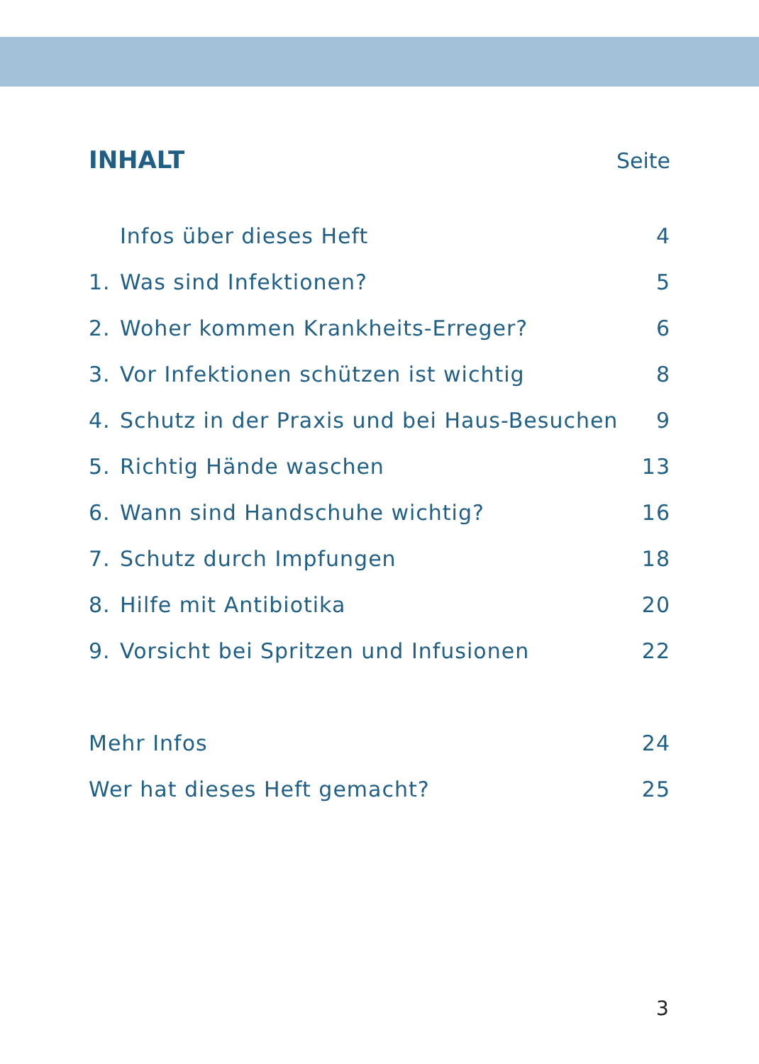INHALT Seite
Infos über dieses Heft 4
1. Was sind Infektionen? 5
2. Woher kommen Krankheits-Erreger?
6
3. Vor Infektionen schützen ist wichtig
8
4. Schutz in der Praxis und bei Haus-Besuchen
9
5. Richtig Hände waschen 13
6. Wann sind Handschuhe wichtig?
16
7. Schutz durch Impfungen 18
8. Hilfe mit Antibiotika 20
9. Vorsicht bei Spritzen und Infusionen
22
Mehr Infos 24
Wer hat dieses Heft gemacht? 25
3